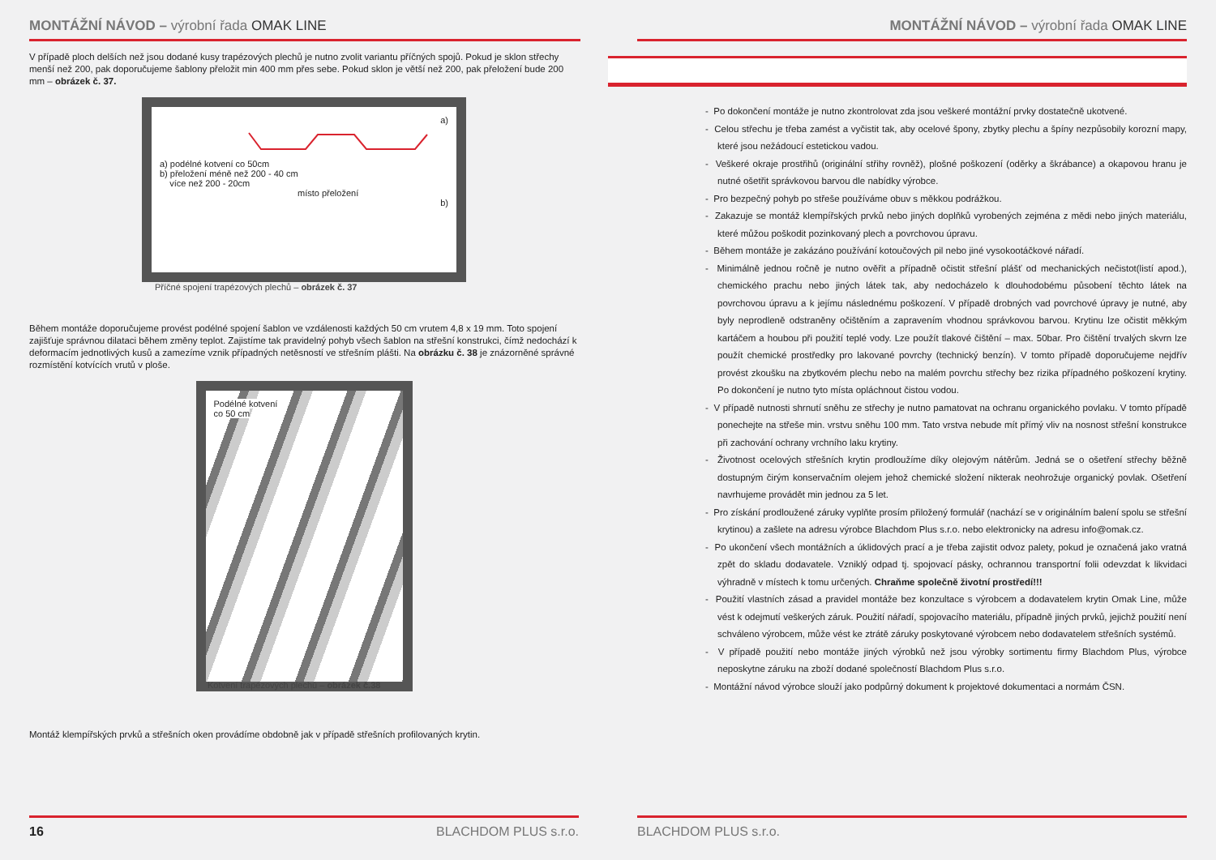MONTÁŽNÍ NÁVOD – výrobní řada OMAK LINE
V případě ploch delších než jsou dodané kusy trapézových plechů je nutno zvolit variantu příčných spojů. Pokud je sklon střechy menší než 200, pak doporučujeme šablony přeložit min 400 mm přes sebe. Pokud sklon je větší než 200, pak přeložení bude 200 mm – obrázek č. 37.
a)
a) podélné kotvení co 50cm
b) přeložení méně než 200 - 40 cm
více než 200 - 20cm
místo přeložení
b)
Příčné spojení trapézových plechů – obrázek č. 37
Během montáže doporučujeme provést podélné spojení šablon ve vzdálenosti každých 50 cm vrutem 4,8 x 19 mm. Toto spojení zajišťuje správnou dilataci během změny teplot. Zajistíme tak pravidelný pohyb všech šablon na střešní konstrukci, čímž nedochází k deformacím jednotlivých kusů a zamezíme vznik případných netěsností ve střešním plášti. Na obrázku č. 38 je znázorněné správné rozmístění kotvících vrutů v ploše.
Podélné kotvení
co 50 cm
Kotvení trapézových plechů – obrázek č.38
Montáž klempířských prvků a střešních oken provádíme obdobně jak v případě střešních profilovaných krytin.
16 BLACHDOM PLUS s.r.o.
MONTÁŽNÍ NÁVOD – výrobní řada OMAK LINE
- Po dokončení montáže je nutno zkontrolovat zda jsou veškeré montážní prvky dostatečně ukotvené.
- Celou střechu je třeba zamést a vyčistit tak, aby ocelové špony, zbytky plechu a špíny nezpůsobily korozní mapy, které jsou nežádoucí estetickou vadou.
- Veškeré okraje prostřihů (originální střihy rovněž), plošné poškození (oděrky a škrábance) a okapovou hranu je nutné ošetřit správkovou barvou dle nabídky výrobce.
- Pro bezpečný pohyb po střeše používáme obuv s měkkou podrážkou.
- Zakazuje se montáž klempířských prvků nebo jiných doplňků vyrobených zejména z mědi nebo jiných materiálu, které můžou poškodit pozinkovaný plech a povrchovou úpravu.
- Během montáže je zakázáno používání kotoučových pil nebo jiné vysokootáčkové nářadí.
- Minimálně jednou ročně je nutno ověřit a případně očistit střešní plášť od mechanických nečistot(listí apod.), chemického prachu nebo jiných látek tak, aby nedocházelo k dlouhodobému působení těchto látek na povrchovou úpravu a k jejímu následnému poškození. V případě drobných vad povrchové úpravy je nutné, aby byly neprodleně odstraněny očištěním a zapravením vhodnou správkovou barvou. Krytinu lze očistit měkkým kartáčem a houbou při použití teplé vody. Lze použít tlakové čištění – max. 50bar. Pro čištění trvalých skvrn lze použít chemické prostředky pro lakované povrchy (technický benzín). V tomto případě doporučujeme nejdřív provést zkoušku na zbytkovém plechu nebo na malém povrchu střechy bez rizika případného poškození krytiny. Po dokončení je nutno tyto místa opláchnout čistou vodou.
- V případě nutnosti shrnutí sněhu ze střechy je nutno pamatovat na ochranu organického povlaku. V tomto případě ponechejte na střeše min. vrstvu sněhu 100 mm. Tato vrstva nebude mít přímý vliv na nosnost střešní konstrukce při zachování ochrany vrchního laku krytiny.
- Životnost ocelových střešních krytin prodloužíme díky olejovým nátěrům. Jedná se o ošetření střechy běžně dostupným čirým konservačním olejem jehož chemické složení nikterak neohrožuje organický povlak. Ošetření navrhujeme provádět min jednou za 5 let.
- Pro získání prodloužené záruky vyplňte prosím přiložený formulář (nachází se v originálním balení spolu se střešní krytinou) a zašlete na adresu výrobce Blachdom Plus s.r.o. nebo elektronicky na adresu info@omak.cz.
- Po ukončení všech montážních a úklidových prací a je třeba zajistit odvoz palety, pokud je označená jako vratná zpět do skladu dodavatele. Vzniklý odpad tj. spojovací pásky, ochrannou transportní folii odevzdat k likvidaci výhradně v místech k tomu určených. Chraňme společně životní prostředí!!!
- Použití vlastních zásad a pravidel montáže bez konzultace s výrobcem a dodavatelem krytin Omak Line, může vést k odejmutí veškerých záruk. Použití nářadí, spojovacího materiálu, případně jiných prvků, jejichž použití není schváleno výrobcem, může vést ke ztrátě záruky poskytované výrobcem nebo dodavatelem střešních systémů.
- V případě použití nebo montáže jiných výrobků než jsou výrobky sortimentu firmy Blachdom Plus, výrobce neposkytne záruku na zboží dodané společností Blachdom Plus s.r.o.
- Montážní návod výrobce slouží jako podpůrný dokument k projektové dokumentaci a normám ČSN.
BLACHDOM PLUS s.r.o.